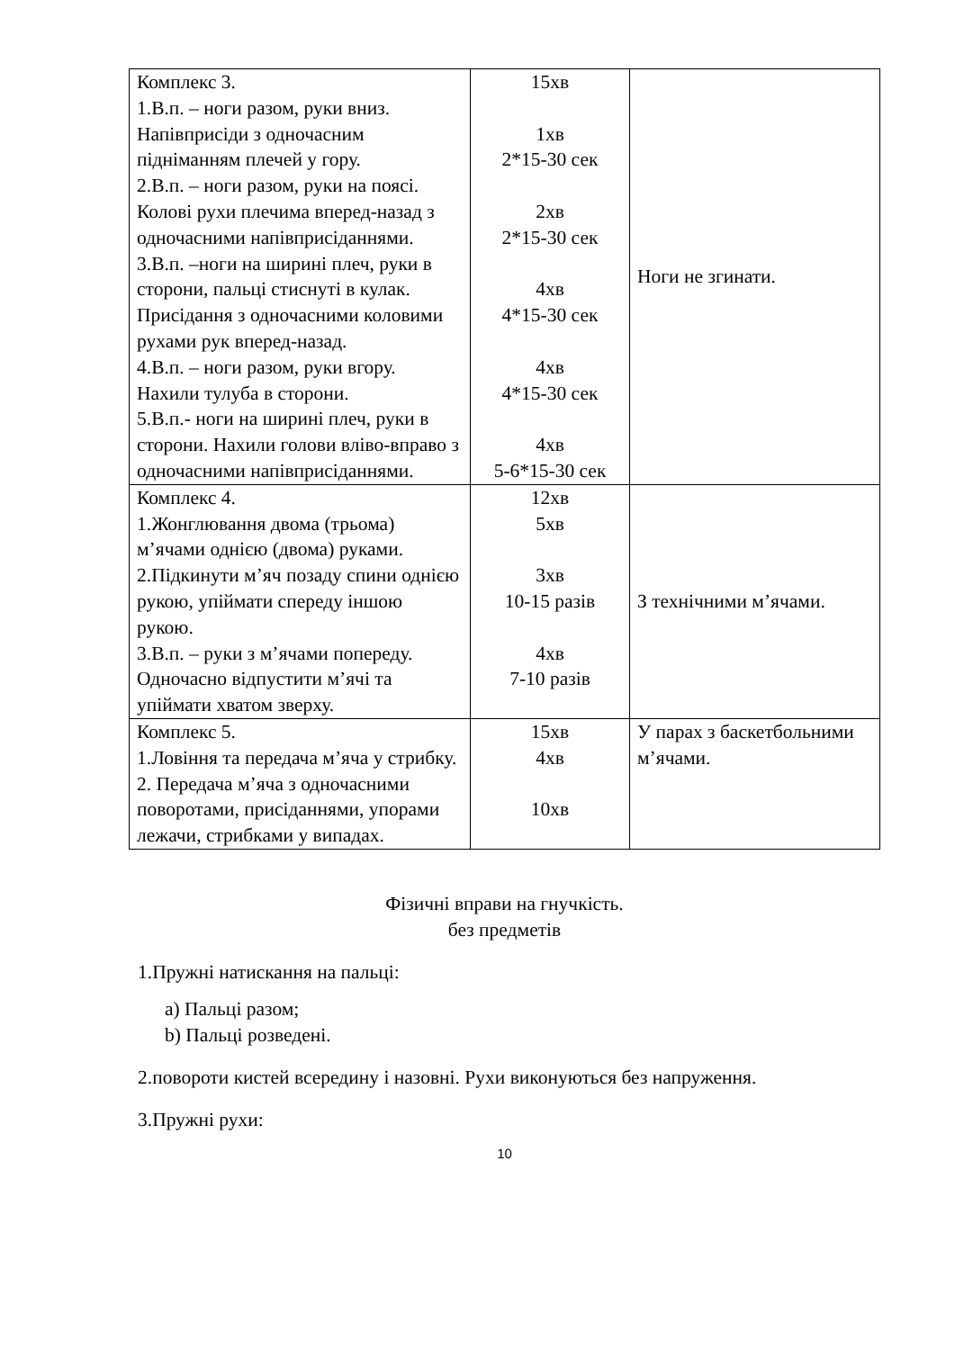| Комплекс 3. 1.В.п. – ноги разом, руки вниз. Напівприсіди з одночасним підніманням плечей у гору. 2.В.п. – ноги разом, руки на поясі. Колові рухи плечима вперед-назад з одночасними напівприсіданнями. 3.В.п. –ноги на ширині плеч, руки в сторони, пальці стиснуті в кулак. Присідання з одночасними коловими рухами рук вперед-назад. 4.В.п. – ноги разом, руки вгору. Нахили тулуба в сторони. 5.В.п.- ноги на ширині плеч, руки в сторони. Нахили голови вліво-вправо з одночасними напівприсіданнями. | 15хв 1хв 2*15-30 сек 2хв 2*15-30 сек 4хв 4*15-30 сек 4хв 4*15-30 сек 4хв 5-6*15-30 сек | Ноги не згинати. |
| Комплекс 4. 1.Жонглювання двома (трьома) м’ячами однією (двома) руками. 2.Підкинути м’яч позаду спини однією рукою, упіймати спереду іншою рукою. 3.В.п. – руки з м’ячами попереду. Одночасно відпустити м’ячі та упіймати хватом зверху. | 12хв 5хв 3хв 10-15 разів 4хв 7-10 разів | З технічними м’ячами. |
| Комплекс 5. 1.Ловіння та передача м’яча у стрибку. 2. Передача м’яча з одночасними поворотами, присіданнями, упорами лежачи, стрибками у випадах. | 15хв 4хв 10хв | У парах з баскетбольними м’ячами. |
Фізичні вправи на гнучкість.
без предметів
1.Пружні натискання на пальці:
a) Пальці разом;
b) Пальці розведені.
2.повороти кистей всередину і назовні. Рухи виконуються без напруження.
3.Пружні рухи:
10